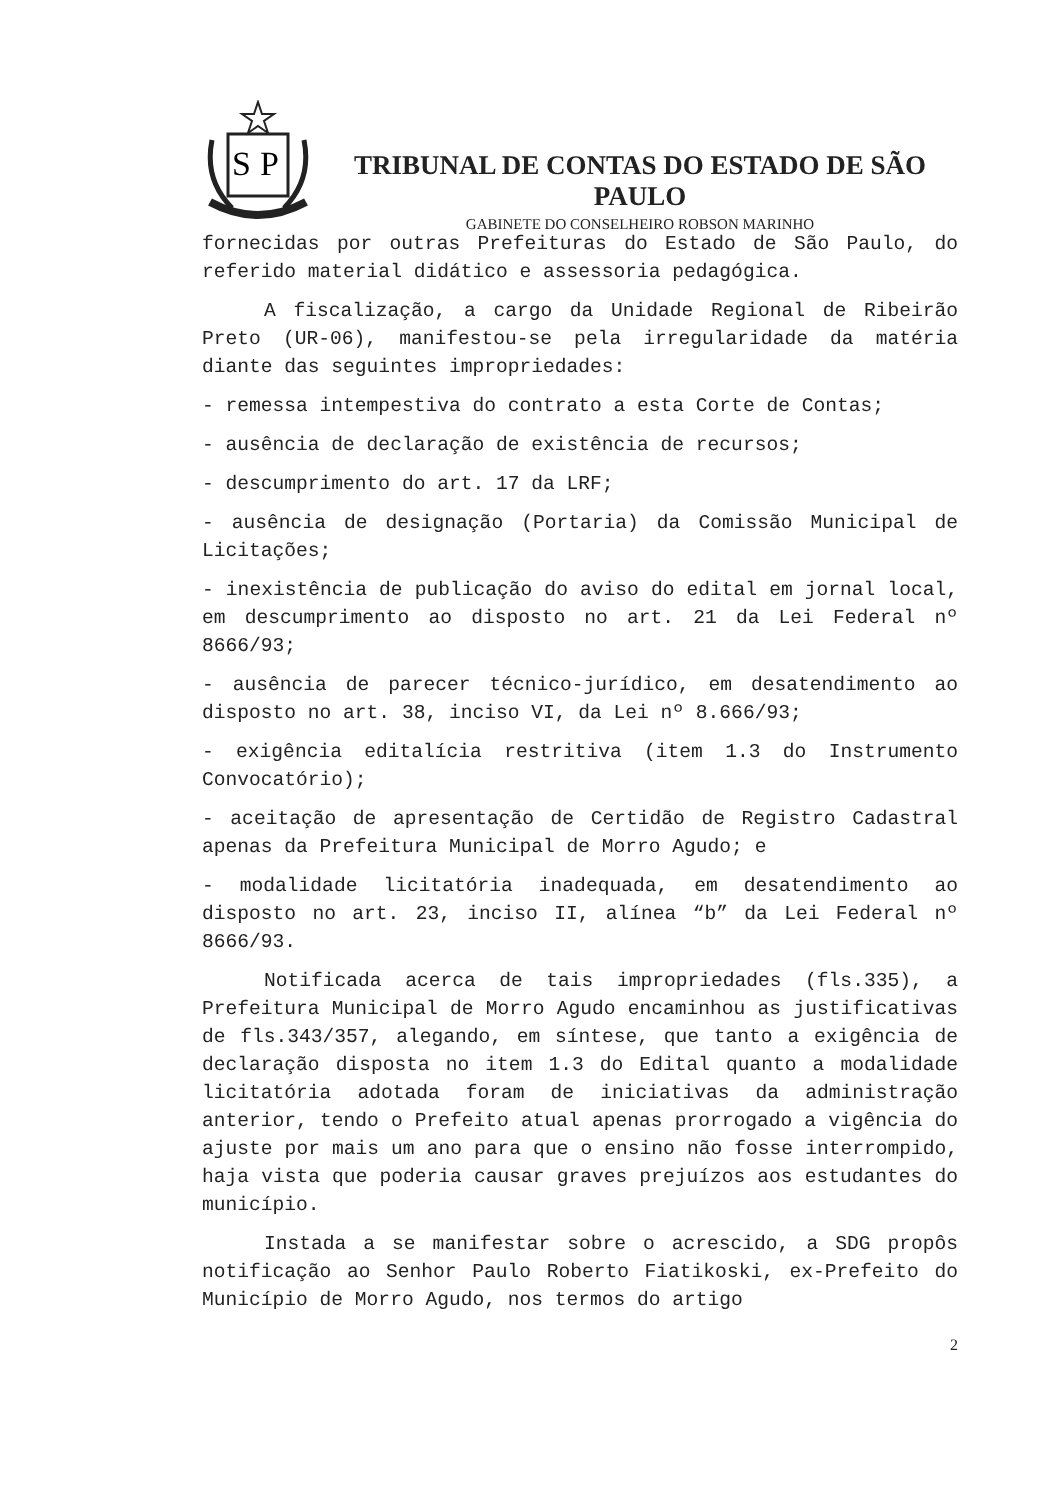S
P
TRIBUNAL DE CONTAS DO ESTADO DE SÃO PAULO
GABINETE DO CONSELHEIRO ROBSON MARINHO
fornecidas por outras Prefeituras do Estado de São Paulo, do referido material didático e assessoria pedagógica.
A fiscalização, a cargo da Unidade Regional de Ribeirão Preto (UR-06), manifestou-se pela irregularidade da matéria diante das seguintes impropriedades:
- remessa intempestiva do contrato a esta Corte de Contas;
- ausência de declaração de existência de recursos;
- descumprimento do art. 17 da LRF;
- ausência de designação (Portaria) da Comissão Municipal de Licitações;
- inexistência de publicação do aviso do edital em jornal local, em descumprimento ao disposto no art. 21 da Lei Federal nº 8666/93;
- ausência de parecer técnico-jurídico, em desatendimento ao disposto no art. 38, inciso VI, da Lei nº 8.666/93;
- exigência editalícia restritiva (item 1.3 do Instrumento Convocatório);
- aceitação de apresentação de Certidão de Registro Cadastral apenas da Prefeitura Municipal de Morro Agudo; e
- modalidade licitatória inadequada, em desatendimento ao disposto no art. 23, inciso II, alínea “b” da Lei Federal nº 8666/93.
Notificada acerca de tais impropriedades (fls.335), a Prefeitura Municipal de Morro Agudo encaminhou as justificativas de fls.343/357, alegando, em síntese, que tanto a exigência de declaração disposta no item 1.3 do Edital quanto a modalidade licitatória adotada foram de iniciativas da administração anterior, tendo o Prefeito atual apenas prorrogado a vigência do ajuste por mais um ano para que o ensino não fosse interrompido, haja vista que poderia causar graves prejuízos aos estudantes do município.
Instada a se manifestar sobre o acrescido, a SDG propôs notificação ao Senhor Paulo Roberto Fiatikoski, ex-Prefeito do Município de Morro Agudo, nos termos do artigo
2